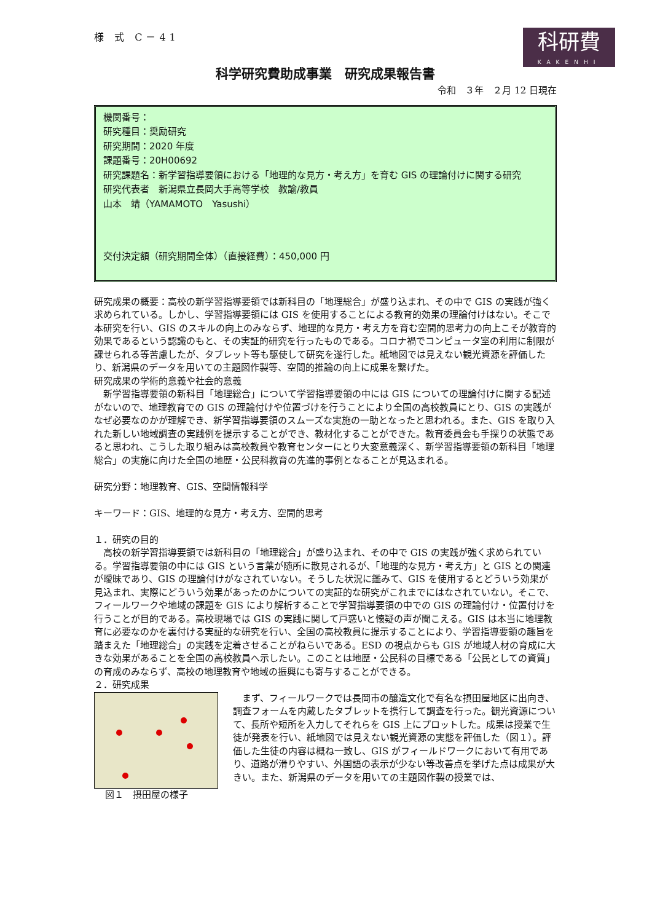様 式 C－41
科研費
KAKENHI
科学研究費助成事業　研究成果報告書
令和　３年　２月 12 日現在
機関番号：
研究種目：奨励研究
研究期間：2020 年度
課題番号：20H00692
研究課題名：新学習指導要領における「地理的な見方・考え方」を育む GIS の理論付けに関する研究
研究代表者　新潟県立長岡大手高等学校　教諭/教員
山本　靖（YAMAMOTO　Yasushi）
交付決定額（研究期間全体）（直接経費）：450,000 円
研究成果の概要：高校の新学習指導要領では新科目の「地理総合」が盛り込まれ、その中で GIS の実践が強く求められている。しかし、学習指導要領には GIS を使用することによる教育的効果の理論付けはない。そこで本研究を行い、GIS のスキルの向上のみならず、地理的な見方・考え方を育む空間的思考力の向上こそが教育的効果であるという認識のもと、その実証的研究を行ったものである。コロナ禍でコンピュータ室の利用に制限が課せられる等苦慮したが、タブレット等も駆使して研究を遂行した。紙地図では見えない観光資源を評価したり、新潟県のデータを用いての主題図作製等、空間的推論の向上に成果を繋げた。
研究成果の学術的意義や社会的意義
　新学習指導要領の新科目「地理総合」について学習指導要領の中には GIS についての理論付けに関する記述がないので、地理教育での GIS の理論付けや位置づけを行うことにより全国の高校教員にとり、GIS の実践がなぜ必要なのかが理解でき、新学習指導要領のスムーズな実施の一助となったと思われる。また、GIS を取り入れた新しい地域調査の実践例を提示することができ、教材化することができた。教育委員会も手探りの状態であると思われ、こうした取り組みは高校教員や教育センターにとり大変意義深く、新学習指導要領の新科目「地理総合」の実施に向けた全国の地歴・公民科教育の先進的事例となることが見込まれる。
研究分野：地理教育、GIS、空間情報科学
キーワード：GIS、地理的な見方・考え方、空間的思考
１．研究の目的
　高校の新学習指導要領では新科目の「地理総合」が盛り込まれ、その中で GIS の実践が強く求められている。学習指導要領の中には GIS という言葉が随所に散見されるが、「地理的な見方・考え方」と GIS との関連が曖昧であり、GIS の理論付けがなされていない。そうした状況に鑑みて、GIS を使用するとどういう効果が見込まれ、実際にどういう効果があったのかについての実証的な研究がこれまでにはなされていない。そこで、フィールワークや地域の課題を GIS により解析することで学習指導要領の中での GIS の理論付け・位置付けを行うことが目的である。高校現場では GIS の実践に関して戸惑いと懐疑の声が聞こえる。GIS は本当に地理教育に必要なのかを裏付ける実証的な研究を行い、全国の高校教員に提示することにより、学習指導要領の趣旨を踏まえた「地理総合」の実践を定着させることがねらいである。ESD の視点からも GIS が地域人材の育成に大きな効果があることを全国の高校教員へ示したい。このことは地歴・公民科の目標である「公民としての資質」の育成のみならず、高校の地理教育や地域の振興にも寄与することができる。
２．研究成果
図１　摂田屋の様子 　まず、フィールワークでは長岡市の醸造文化で有名な摂田屋地区に出向き、調査フォームを内蔵したタブレットを携行して調査を行った。観光資源について、長所や短所を入力してそれらを GIS 上にプロットした。成果は授業で生徒が発表を行い、紙地図では見えない観光資源の実態を評価した（図１）。評価した生徒の内容は概ね一致し、GIS がフィールドワークにおいて有用であり、道路が滑りやすい、外国語の表示が少ない等改善点を挙げた点は成果が大きい。また、新潟県のデータを用いての主題図作製の授業では、